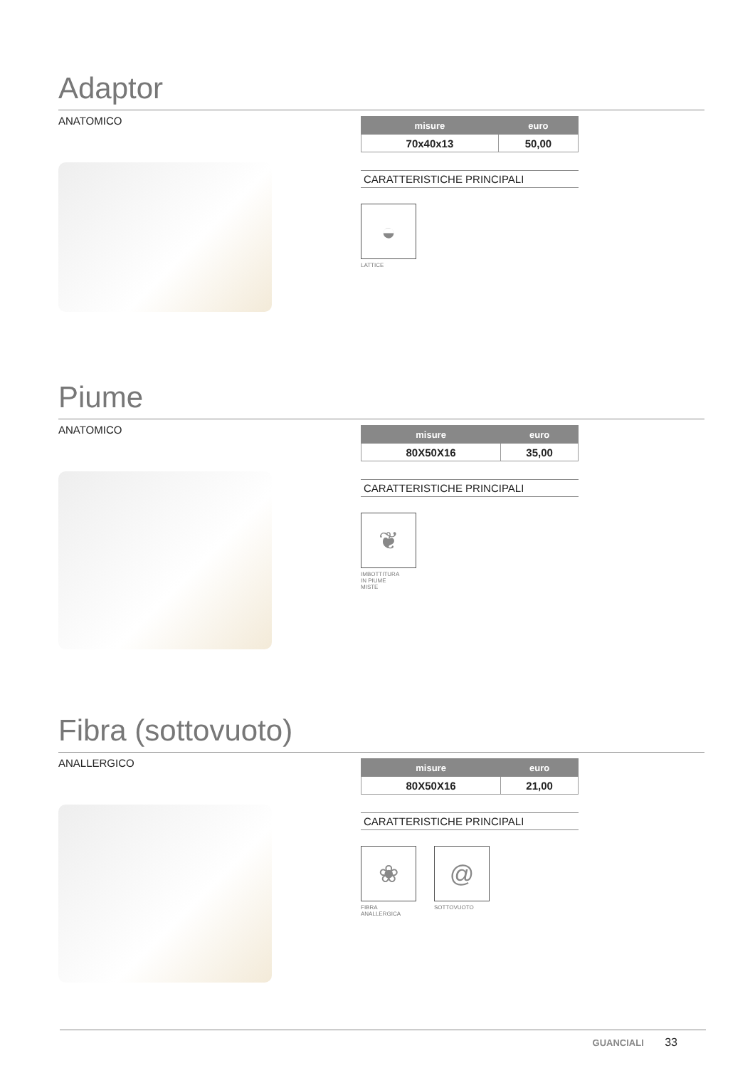Adaptor
ANATOMICO
| misure | euro |
| --- | --- |
| 70x40x13 | 50,00 |
CARATTERISTICHE PRINCIPALI
◒
LATTICE
Piume
ANATOMICO
| misure | euro |
| --- | --- |
| 80X50X16 | 35,00 |
CARATTERISTICHE PRINCIPALI
❦
IMBOTTITURA
IN PIUME
MISTE
Fibra (sottovuoto)
ANALLERGICO
| misure | euro |
| --- | --- |
| 80X50X16 | 21,00 |
CARATTERISTICHE PRINCIPALI
❀
FIBRA
ANALLERGICA
@
SOTTOVUOTO
GUANCIALI 33